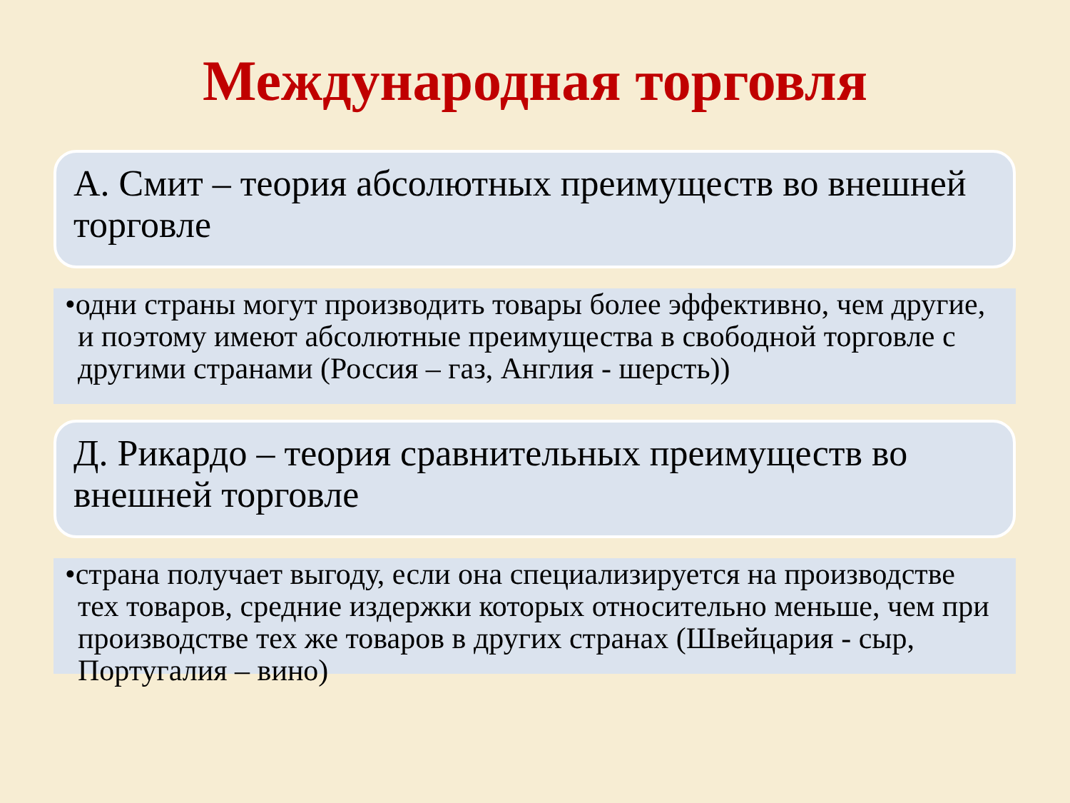Международная торговля
А. Смит – теория абсолютных преимуществ во внешней торговле
•одни страны могут производить товары более эффективно, чем другие, и поэтому имеют абсолютные преимущества в свободной торговле с другими странами (Россия – газ, Англия - шерсть))
Д. Рикардо – теория сравнительных преимуществ во внешней торговле
•страна получает выгоду, если она специализируется на производстве тех товаров, средние издержки которых относительно меньше, чем при производстве тех же товаров в других странах (Швейцария - сыр, Португалия – вино)